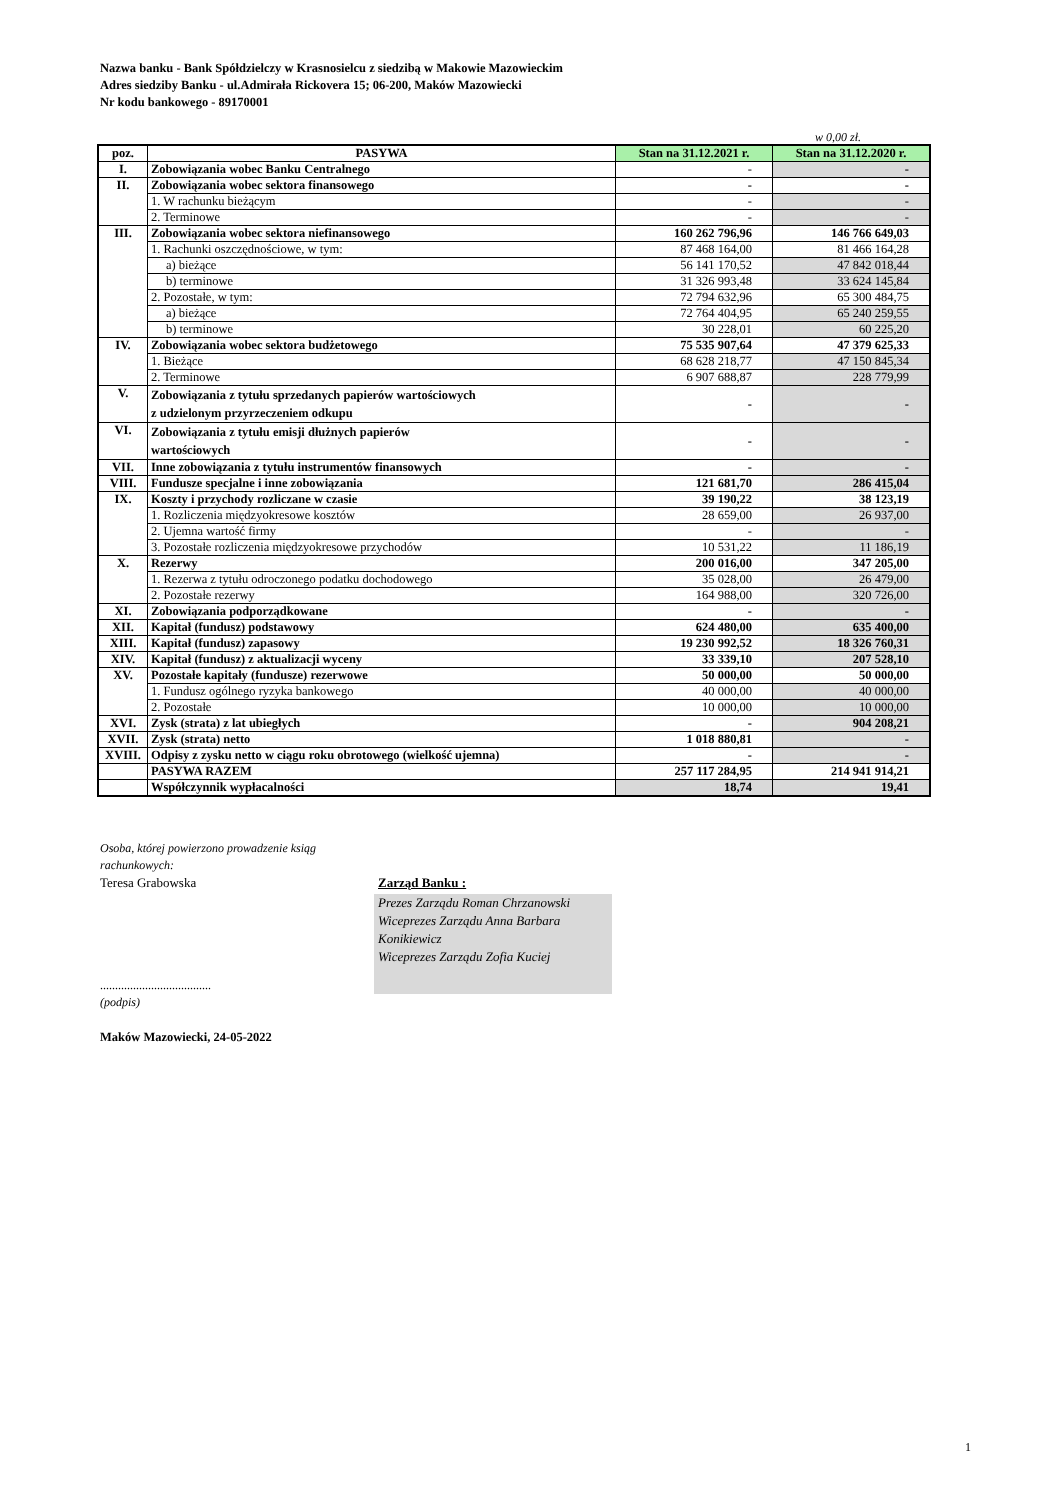Nazwa banku - Bank Spółdzielczy w Krasnosielcu z siedzibą w Makowie Mazowieckim
Adres siedziby Banku - ul.Admirała Rickovera 15; 06-200, Maków Mazowiecki
Nr kodu bankowego - 89170001
w 0,00 zł.
| poz. | PASYWA | Stan na 31.12.2021 r. | Stan na 31.12.2020 r. |
| --- | --- | --- | --- |
| I. | Zobowiązania wobec Banku Centralnego | - | - |
| II. | Zobowiązania wobec sektora finansowego | - | - |
| | 1. W rachunku bieżącym | - | - |
| | 2. Terminowe | - | - |
| III. | Zobowiązania wobec sektora niefinansowego | 160 262 796,96 | 146 766 649,03 |
| | 1. Rachunki oszczędnościowe, w tym: | 87 468 164,00 | 81 466 164,28 |
| | a) bieżące | 56 141 170,52 | 47 842 018,44 |
| | b) terminowe | 31 326 993,48 | 33 624 145,84 |
| | 2. Pozostałe, w tym: | 72 794 632,96 | 65 300 484,75 |
| | a) bieżące | 72 764 404,95 | 65 240 259,55 |
| | b) terminowe | 30 228,01 | 60 225,20 |
| IV. | Zobowiązania wobec sektora budżetowego | 75 535 907,64 | 47 379 625,33 |
| | 1. Bieżące | 68 628 218,77 | 47 150 845,34 |
| | 2. Terminowe | 6 907 688,87 | 228 779,99 |
| V. | Zobowiązania z tytułu sprzedanych papierów wartościowych z udzielonym przyrzeczeniem odkupu | - | - |
| VI. | Zobowiązania z tytułu emisji dłużnych papierów wartościowych | - | - |
| VII. | Inne zobowiązania z tytułu instrumentów finansowych | - | - |
| VIII. | Fundusze specjalne i inne zobowiązania | 121 681,70 | 286 415,04 |
| IX. | Koszty i przychody rozliczane w czasie | 39 190,22 | 38 123,19 |
| | 1. Rozliczenia międzyokresowe kosztów | 28 659,00 | 26 937,00 |
| | 2. Ujemna wartość firmy | - | - |
| | 3. Pozostałe rozliczenia międzyokresowe przychodów | 10 531,22 | 11 186,19 |
| X. | Rezerwy | 200 016,00 | 347 205,00 |
| | 1. Rezerwa z tytułu odroczonego podatku dochodowego | 35 028,00 | 26 479,00 |
| | 2. Pozostałe rezerwy | 164 988,00 | 320 726,00 |
| XI. | Zobowiązania podporządkowane | - | - |
| XII. | Kapitał (fundusz) podstawowy | 624 480,00 | 635 400,00 |
| XIII. | Kapitał (fundusz) zapasowy | 19 230 992,52 | 18 326 760,31 |
| XIV. | Kapitał (fundusz) z aktualizacji wyceny | 33 339,10 | 207 528,10 |
| XV. | Pozostałe kapitały (fundusze) rezerwowe | 50 000,00 | 50 000,00 |
| | 1. Fundusz ogólnego ryzyka bankowego | 40 000,00 | 40 000,00 |
| | 2. Pozostałe | 10 000,00 | 10 000,00 |
| XVI. | Zysk (strata) z lat ubiegłych | - | 904 208,21 |
| XVII. | Zysk (strata) netto | 1 018 880,81 | - |
| XVIII. | Odpisy z zysku netto w ciągu roku obrotowego (wielkość ujemna) | - | - |
| | PASYWA RAZEM | 257 117 284,95 | 214 941 914,21 |
| | Współczynnik wypłacalności | 18,74 | 19,41 |
Osoba, której powierzono prowadzenie ksiąg
rachunkowych:
Teresa Grabowska
.....................................
(podpis)
Zarząd Banku :
Prezes Zarządu Roman Chrzanowski
Wiceprezes Zarządu Anna Barbara Konikiewicz
Wiceprezes Zarządu Zofia Kuciej
Maków Mazowiecki, 24-05-2022
1